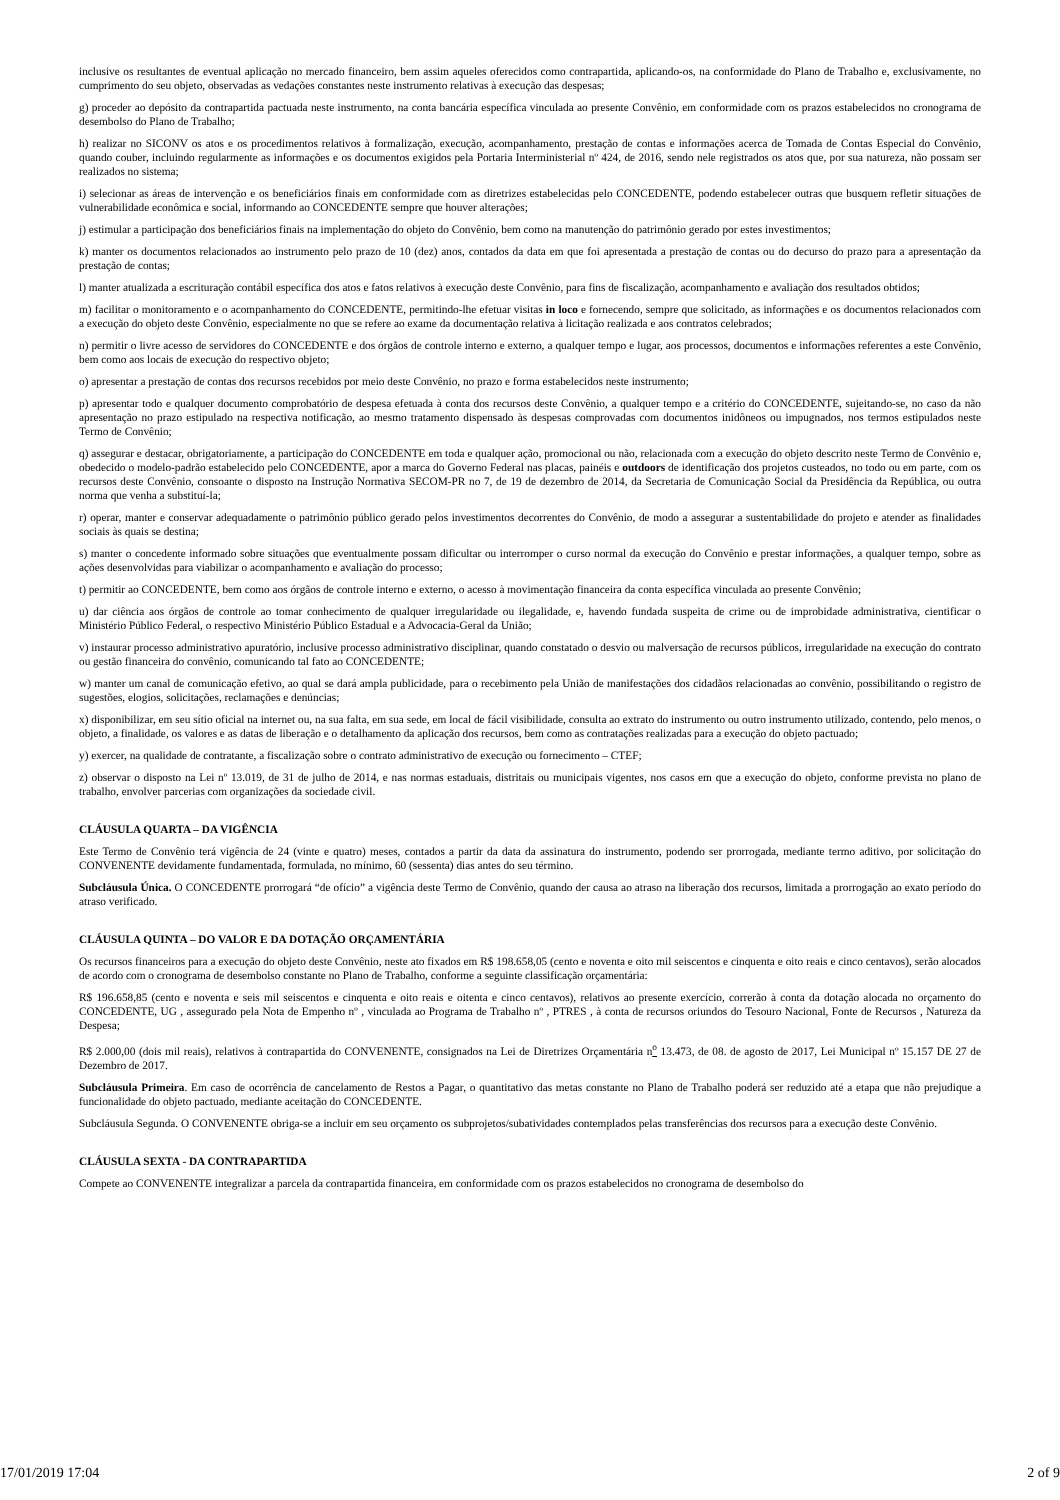inclusive os resultantes de eventual aplicação no mercado financeiro, bem assim aqueles oferecidos como contrapartida, aplicando-os, na conformidade do Plano de Trabalho e, exclusivamente, no cumprimento do seu objeto, observadas as vedações constantes neste instrumento relativas à execução das despesas;
g) proceder ao depósito da contrapartida pactuada neste instrumento, na conta bancária específica vinculada ao presente Convênio, em conformidade com os prazos estabelecidos no cronograma de desembolso do Plano de Trabalho;
h) realizar no SICONV os atos e os procedimentos relativos à formalização, execução, acompanhamento, prestação de contas e informações acerca de Tomada de Contas Especial do Convênio, quando couber, incluindo regularmente as informações e os documentos exigidos pela Portaria Interministerial nº 424, de 2016, sendo nele registrados os atos que, por sua natureza, não possam ser realizados no sistema;
i) selecionar as áreas de intervenção e os beneficiários finais em conformidade com as diretrizes estabelecidas pelo CONCEDENTE, podendo estabelecer outras que busquem refletir situações de vulnerabilidade econômica e social, informando ao CONCEDENTE sempre que houver alterações;
j) estimular a participação dos beneficiários finais na implementação do objeto do Convênio, bem como na manutenção do patrimônio gerado por estes investimentos;
k) manter os documentos relacionados ao instrumento pelo prazo de 10 (dez) anos, contados da data em que foi apresentada a prestação de contas ou do decurso do prazo para a apresentação da prestação de contas;
l) manter atualizada a escrituração contábil específica dos atos e fatos relativos à execução deste Convênio, para fins de fiscalização, acompanhamento e avaliação dos resultados obtidos;
m) facilitar o monitoramento e o acompanhamento do CONCEDENTE, permitindo-lhe efetuar visitas in loco e fornecendo, sempre que solicitado, as informações e os documentos relacionados com a execução do objeto deste Convênio, especialmente no que se refere ao exame da documentação relativa à licitação realizada e aos contratos celebrados;
n) permitir o livre acesso de servidores do CONCEDENTE e dos órgãos de controle interno e externo, a qualquer tempo e lugar, aos processos, documentos e informações referentes a este Convênio, bem como aos locais de execução do respectivo objeto;
o) apresentar a prestação de contas dos recursos recebidos por meio deste Convênio, no prazo e forma estabelecidos neste instrumento;
p) apresentar todo e qualquer documento comprobatório de despesa efetuada à conta dos recursos deste Convênio, a qualquer tempo e a critério do CONCEDENTE, sujeitando-se, no caso da não apresentação no prazo estipulado na respectiva notificação, ao mesmo tratamento dispensado às despesas comprovadas com documentos inidôneos ou impugnados, nos termos estipulados neste Termo de Convênio;
q) assegurar e destacar, obrigatoriamente, a participação do CONCEDENTE em toda e qualquer ação, promocional ou não, relacionada com a execução do objeto descrito neste Termo de Convênio e, obedecido o modelo-padrão estabelecido pelo CONCEDENTE, apor a marca do Governo Federal nas placas, painéis e outdoors de identificação dos projetos custeados, no todo ou em parte, com os recursos deste Convênio, consoante o disposto na Instrução Normativa SECOM-PR no 7, de 19 de dezembro de 2014, da Secretaria de Comunicação Social da Presidência da República, ou outra norma que venha a substituí-la;
r) operar, manter e conservar adequadamente o patrimônio público gerado pelos investimentos decorrentes do Convênio, de modo a assegurar a sustentabilidade do projeto e atender as finalidades sociais às quais se destina;
s) manter o concedente informado sobre situações que eventualmente possam dificultar ou interromper o curso normal da execução do Convênio e prestar informações, a qualquer tempo, sobre as ações desenvolvidas para viabilizar o acompanhamento e avaliação do processo;
t) permitir ao CONCEDENTE, bem como aos órgãos de controle interno e externo, o acesso à movimentação financeira da conta específica vinculada ao presente Convênio;
u) dar ciência aos órgãos de controle ao tomar conhecimento de qualquer irregularidade ou ilegalidade, e, havendo fundada suspeita de crime ou de improbidade administrativa, cientificar o Ministério Público Federal, o respectivo Ministério Público Estadual e a Advocacia-Geral da União;
v) instaurar processo administrativo apuratório, inclusive processo administrativo disciplinar, quando constatado o desvio ou malversação de recursos públicos, irregularidade na execução do contrato ou gestão financeira do convênio, comunicando tal fato ao CONCEDENTE;
w) manter um canal de comunicação efetivo, ao qual se dará ampla publicidade, para o recebimento pela União de manifestações dos cidadãos relacionadas ao convênio, possibilitando o registro de sugestões, elogios, solicitações, reclamações e denúncias;
x) disponibilizar, em seu sítio oficial na internet ou, na sua falta, em sua sede, em local de fácil visibilidade, consulta ao extrato do instrumento ou outro instrumento utilizado, contendo, pelo menos, o objeto, a finalidade, os valores e as datas de liberação e o detalhamento da aplicação dos recursos, bem como as contratações realizadas para a execução do objeto pactuado;
y) exercer, na qualidade de contratante, a fiscalização sobre o contrato administrativo de execução ou fornecimento – CTEF;
z) observar o disposto na Lei nº 13.019, de 31 de julho de 2014, e nas normas estaduais, distritais ou municipais vigentes, nos casos em que a execução do objeto, conforme prevista no plano de trabalho, envolver parcerias com organizações da sociedade civil.
CLÁUSULA QUARTA – DA VIGÊNCIA
Este Termo de Convênio terá vigência de 24 (vinte e quatro) meses, contados a partir da data da assinatura do instrumento, podendo ser prorrogada, mediante termo aditivo, por solicitação do CONVENENTE devidamente fundamentada, formulada, no mínimo, 60 (sessenta) dias antes do seu término.
Subcláusula Única. O CONCEDENTE prorrogará “de ofício” a vigência deste Termo de Convênio, quando der causa ao atraso na liberação dos recursos, limitada a prorrogação ao exato período do atraso verificado.
CLÁUSULA QUINTA – DO VALOR E DA DOTAÇÃO ORÇAMENTÁRIA
Os recursos financeiros para a execução do objeto deste Convênio, neste ato fixados em R$ 198.658,05 (cento e noventa e oito mil seiscentos e cinquenta e oito reais e cinco centavos), serão alocados de acordo com o cronograma de desembolso constante no Plano de Trabalho, conforme a seguinte classificação orçamentária:
R$ 196.658,85 (cento e noventa e seis mil seiscentos e cinquenta e oito reais e oitenta e cinco centavos), relativos ao presente exercício, correrão à conta da dotação alocada no orçamento do CONCEDENTE, UG , assegurado pela Nota de Empenho nº , vinculada ao Programa de Trabalho nº , PTRES , à conta de recursos oriundos do Tesouro Nacional, Fonte de Recursos , Natureza da Despesa;
R$ 2.000,00 (dois mil reais), relativos à contrapartida do CONVENENTE, consignados na Lei de Diretrizes Orçamentária n<sup>o</sup> 13.473, de 08. de agosto de 2017, Lei Municipal nº 15.157 DE 27 de Dezembro de 2017.
Subcláusula Primeira. Em caso de ocorrência de cancelamento de Restos a Pagar, o quantitativo das metas constante no Plano de Trabalho poderá ser reduzido até a etapa que não prejudique a funcionalidade do objeto pactuado, mediante aceitação do CONCEDENTE.
Subcláusula Segunda. O CONVENENTE obriga-se a incluir em seu orçamento os subprojetos/subatividades contemplados pelas transferências dos recursos para a execução deste Convênio.
CLÁUSULA SEXTA - DA CONTRAPARTIDA
Compete ao CONVENENTE integralizar a parcela da contrapartida financeira, em conformidade com os prazos estabelecidos no cronograma de desembolso do
17/01/2019 17:04 2 of 9